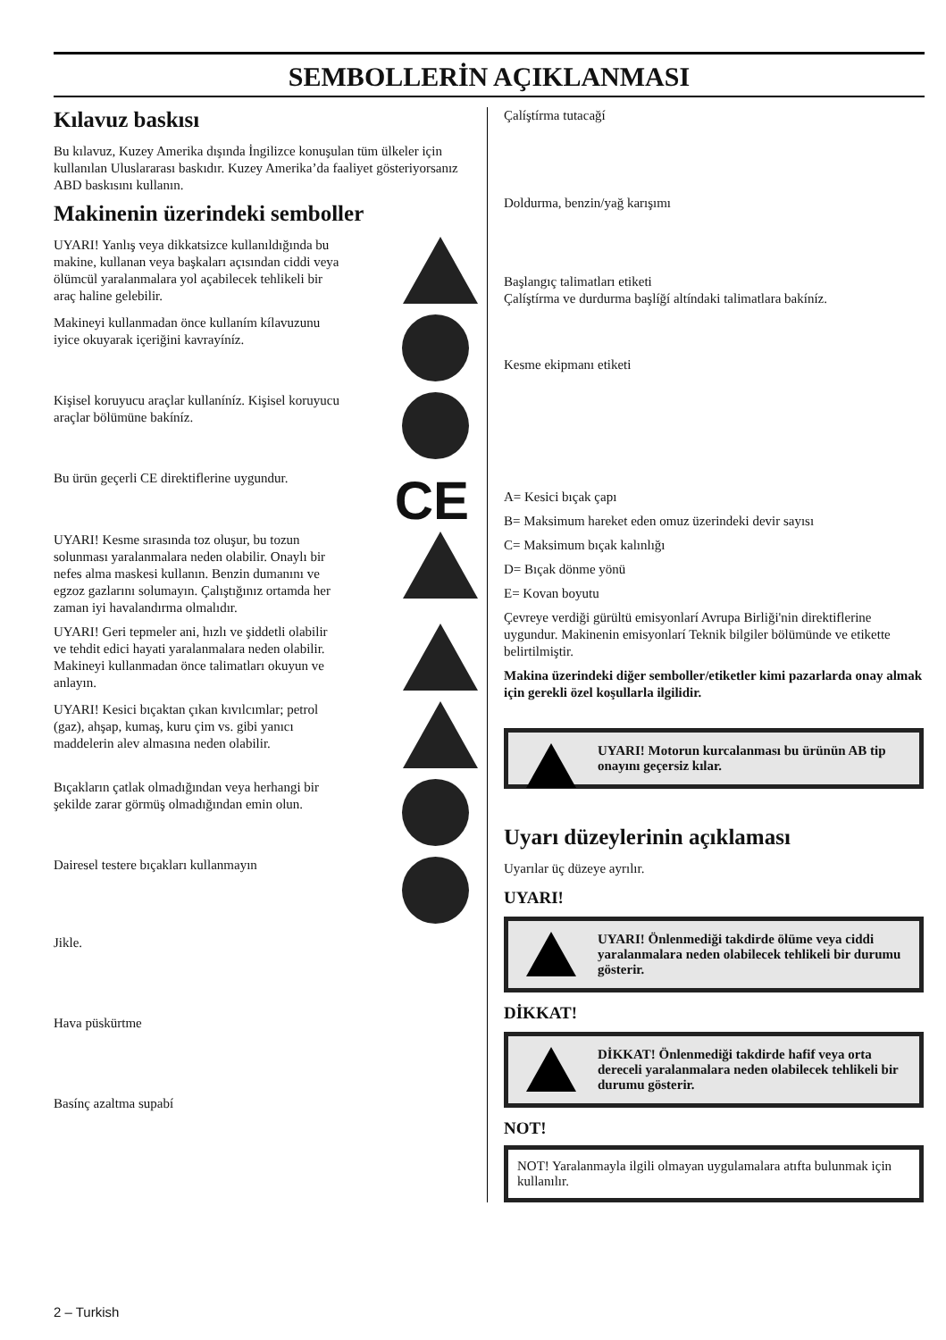SEMBOLLERİN AÇIKLANMASI
Kılavuz baskısı
Bu kılavuz, Kuzey Amerika dışında İngilizce konuşulan tüm ülkeler için kullanılan Uluslararası baskıdır. Kuzey Amerika’da faaliyet gösteriyorsanız ABD baskısını kullanın.
Makinenin üzerindeki semboller
UYARI! Yanlış veya dikkatsizce kullanıldığında bu makine, kullanan veya başkaları açısından ciddi veya ölümcül yaralanmalara yol açabilecek tehlikeli bir araç haline gelebilir.
Makineyi kullanmadan önce kullaním kílavuzunu iyice okuyarak içeriğini kavrayíníz.
Kişisel koruyucu araçlar kullaníníz. Kişisel koruyucu araçlar bölümüne bakíníz.
Bu ürün geçerli CE direktiflerine uygundur.
CE
UYARI! Kesme sırasında toz oluşur, bu tozun solunması yaralanmalara neden olabilir. Onaylı bir nefes alma maskesi kullanın. Benzin dumanını ve egzoz gazlarını solumayın. Çalıştığınız ortamda her zaman iyi havalandırma olmalıdır.
UYARI! Geri tepmeler ani, hızlı ve şiddetli olabilir ve tehdit edici hayati yaralanmalara neden olabilir. Makineyi kullanmadan önce talimatları okuyun ve anlayın.
UYARI! Kesici bıçaktan çıkan kıvılcımlar; petrol (gaz), ahşap, kumaş, kuru çim vs. gibi yanıcı maddelerin alev almasına neden olabilir.
Bıçakların çatlak olmadığından veya herhangi bir şekilde zarar görmüş olmadığından emin olun.
Dairesel testere bıçakları kullanmayın
Jikle.
Hava püskürtme
Basínç azaltma supabí
Çalíştírma tutacağí
Doldurma, benzin/yağ karışımı
Başlangıç talimatları etiketi
Çalíştírma ve durdurma başlíğí altíndaki talimatlara bakíníz.
Kesme ekipmanı etiketi
A= Kesici bıçak çapı
B= Maksimum hareket eden omuz üzerindeki devir sayısı
C= Maksimum bıçak kalınlığı
D= Bıçak dönme yönü
E= Kovan boyutu
Çevreye verdiği gürültü emisyonlarí Avrupa Birliği'nin direktiflerine uygundur. Makinenin emisyonlarí Teknik bilgiler bölümünde ve etikette belirtilmiştir.
Makina üzerindeki diğer semboller/etiketler kimi pazarlarda onay almak için gerekli özel koşullarla ilgilidir.
UYARI! Motorun kurcalanması bu ürünün AB tip onayını geçersiz kılar.
Uyarı düzeylerinin açıklaması
Uyarılar üç düzeye ayrılır.
UYARI!
UYARI! Önlenmediği takdirde ölüme veya ciddi yaralanmalara neden olabilecek tehlikeli bir durumu gösterir.
DİKKAT!
DİKKAT! Önlenmediği takdirde hafif veya orta dereceli yaralanmalara neden olabilecek tehlikeli bir durumu gösterir.
NOT!
NOT! Yaralanmayla ilgili olmayan uygulamalara atıfta bulunmak için kullanılır.
2 – Turkish